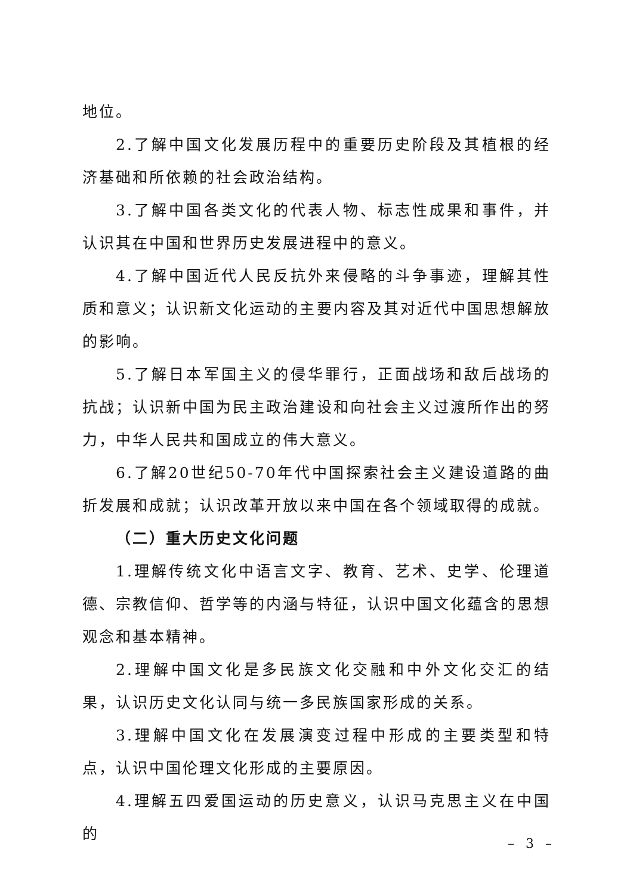地位。
2.了解中国文化发展历程中的重要历史阶段及其植根的经济基础和所依赖的社会政治结构。
3.了解中国各类文化的代表人物、标志性成果和事件，并认识其在中国和世界历史发展进程中的意义。
4.了解中国近代人民反抗外来侵略的斗争事迹，理解其性质和意义；认识新文化运动的主要内容及其对近代中国思想解放的影响。
5.了解日本军国主义的侵华罪行，正面战场和敌后战场的抗战；认识新中国为民主政治建设和向社会主义过渡所作出的努力，中华人民共和国成立的伟大意义。
6.了解20世纪50-70年代中国探索社会主义建设道路的曲折发展和成就；认识改革开放以来中国在各个领域取得的成就。
（二）重大历史文化问题
1.理解传统文化中语言文字、教育、艺术、史学、伦理道德、宗教信仰、哲学等的内涵与特征，认识中国文化蕴含的思想观念和基本精神。
2.理解中国文化是多民族文化交融和中外文化交汇的结果，认识历史文化认同与统一多民族国家形成的关系。
3.理解中国文化在发展演变过程中形成的主要类型和特点，认识中国伦理文化形成的主要原因。
4.理解五四爱国运动的历史意义，认识马克思主义在中国的
– 3 –